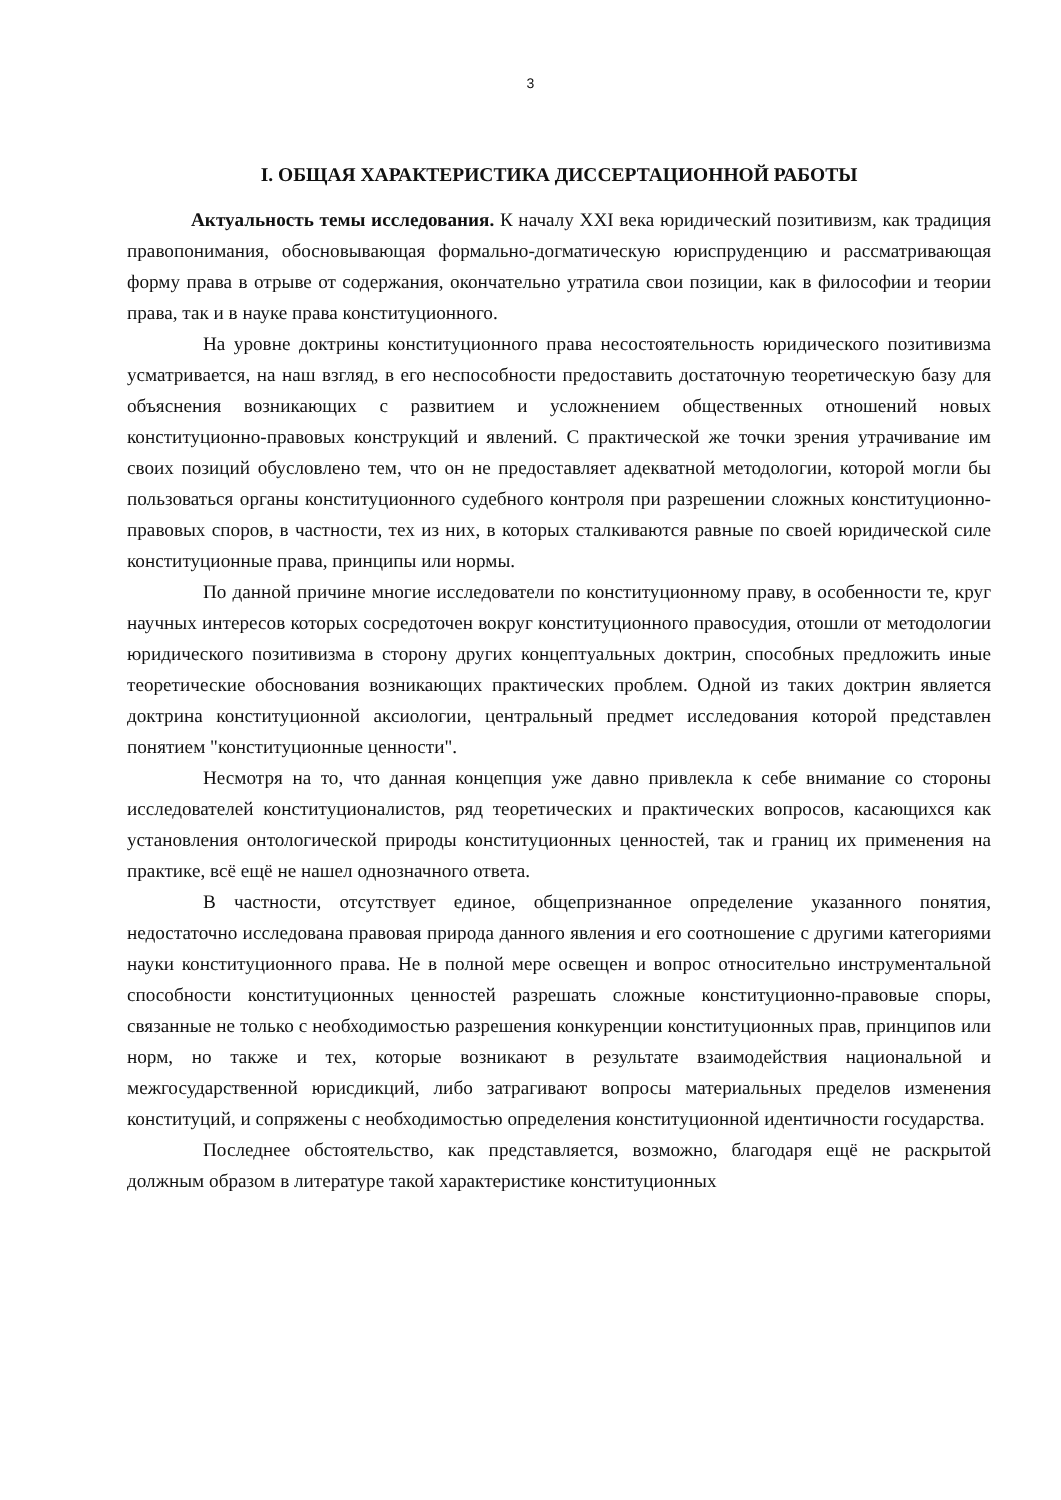3
I. ОБЩАЯ ХАРАКТЕРИСТИКА ДИССЕРТАЦИОННОЙ РАБОТЫ
Актуальность темы исследования. К началу XXI века юридический позитивизм, как традиция правопонимания, обосновывающая формально-догматическую юриспруденцию и рассматривающая форму права в отрыве от содержания, окончательно утратила свои позиции, как в философии и теории права, так и в науке права конституционного.
На уровне доктрины конституционного права несостоятельность юридического позитивизма усматривается, на наш взгляд, в его неспособности предоставить достаточную теоретическую базу для объяснения возникающих с развитием и усложнением общественных отношений новых конституционно-правовых конструкций и явлений. С практической же точки зрения утрачивание им своих позиций обусловлено тем, что он не предоставляет адекватной методологии, которой могли бы пользоваться органы конституционного судебного контроля при разрешении сложных конституционно-правовых споров, в частности, тех из них, в которых сталкиваются равные по своей юридической силе конституционные права, принципы или нормы.
По данной причине многие исследователи по конституционному праву, в особенности те, круг научных интересов которых сосредоточен вокруг конституционного правосудия, отошли от методологии юридического позитивизма в сторону других концептуальных доктрин, способных предложить иные теоретические обоснования возникающих практических проблем. Одной из таких доктрин является доктрина конституционной аксиологии, центральный предмет исследования которой представлен понятием "конституционные ценности".
Несмотря на то, что данная концепция уже давно привлекла к себе внимание со стороны исследователей конституционалистов, ряд теоретических и практических вопросов, касающихся как установления онтологической природы конституционных ценностей, так и границ их применения на практике, всё ещё не нашел однозначного ответа.
В частности, отсутствует единое, общепризнанное определение указанного понятия, недостаточно исследована правовая природа данного явления и его соотношение с другими категориями науки конституционного права. Не в полной мере освещен и вопрос относительно инструментальной способности конституционных ценностей разрешать сложные конституционно-правовые споры, связанные не только с необходимостью разрешения конкуренции конституционных прав, принципов или норм, но также и тех, которые возникают в результате взаимодействия национальной и межгосударственной юрисдикций, либо затрагивают вопросы материальных пределов изменения конституций, и сопряжены с необходимостью определения конституционной идентичности государства.
Последнее обстоятельство, как представляется, возможно, благодаря ещё не раскрытой должным образом в литературе такой характеристике конституционных